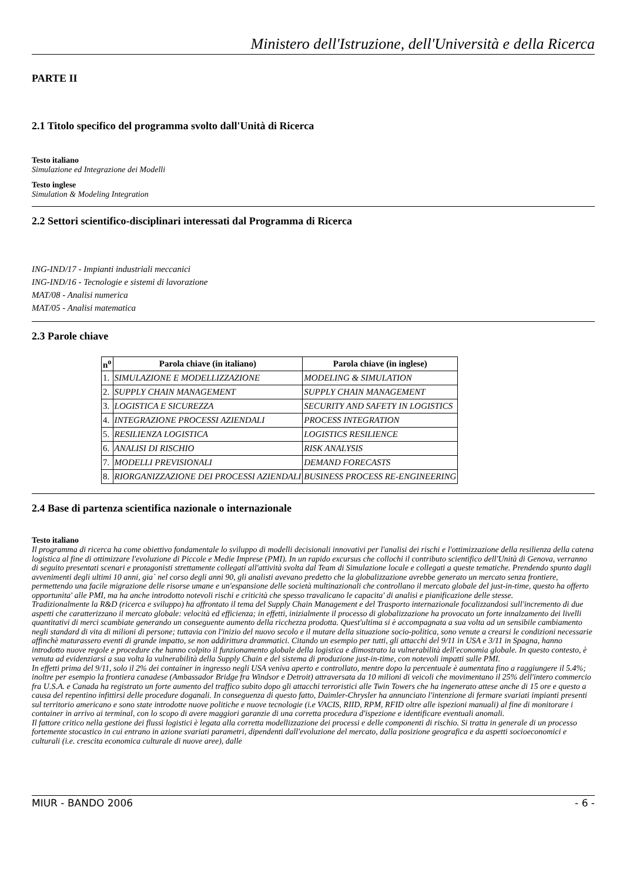Ministero dell'Istruzione, dell'Università e della Ricerca
PARTE II
2.1 Titolo specifico del programma svolto dall'Unità di Ricerca
Testo italiano
Simulazione ed Integrazione dei Modelli
Testo inglese
Simulation & Modeling Integration
2.2 Settori scientifico-disciplinari interessati dal Programma di Ricerca
ING-IND/17 - Impianti industriali meccanici
ING-IND/16 - Tecnologie e sistemi di lavorazione
MAT/08 - Analisi numerica
MAT/05 - Analisi matematica
2.3 Parole chiave
| n<sup>o</sup> | Parola chiave (in italiano) | Parola chiave (in inglese) |
| --- | --- | --- |
| 1. | SIMULAZIONE E MODELLIZZAZIONE | MODELING & SIMULATION |
| 2. | SUPPLY CHAIN MANAGEMENT | SUPPLY CHAIN MANAGEMENT |
| 3. | LOGISTICA E SICUREZZA | SECURITY AND SAFETY IN LOGISTICS |
| 4. | INTEGRAZIONE PROCESSI AZIENDALI | PROCESS INTEGRATION |
| 5. | RESILIENZA LOGISTICA | LOGISTICS RESILIENCE |
| 6. | ANALISI DI RISCHIO | RISK ANALYSIS |
| 7. | MODELLI PREVISIONALI | DEMAND FORECASTS |
| 8. | RIORGANIZZAZIONE DEI PROCESSI AZIENDALI | BUSINESS PROCESS RE-ENGINEERING |
2.4 Base di partenza scientifica nazionale o internazionale
Testo italiano
Il programma di ricerca ha come obiettivo fondamentale lo sviluppo di modelli decisionali innovativi per l'analisi dei rischi e l'ottimizzazione della resilienza della catena logistica al fine di ottimizzare l'evoluzione di Piccole e Medie Imprese (PMI). In un rapido excursus che collochi il contributo scientifico dell'Unità di Genova, verranno di seguito presentati scenari e protagonisti strettamente collegati all'attività svolta dal Team di Simulazione locale e collegati a queste tematiche. Prendendo spunto dagli avvenimenti degli ultimi 10 anni, gia` nel corso degli anni 90, gli analisti avevano predetto che la globalizzazione avrebbe generato un mercato senza frontiere, permettendo una facile migrazione delle risorse umane e un'espansione delle società multinazionali che controllano il mercato globale del just-in-time, questo ha offerto opportunita' alle PMI, ma ha anche introdotto notevoli rischi e criticità che spesso travalicano le capacita' di analisi e pianificazione delle stesse.
Tradizionalmente la R&D (ricerca e sviluppo) ha affrontato il tema del Supply Chain Management e del Trasporto internazionale focalizzandosi sull'incremento di due aspetti che caratterizzano il mercato globale: velocità ed efficienza; in effetti, inizialmente il processo di globalizzazione ha provocato un forte innalzamento dei livelli quantitativi di merci scambiate generando un conseguente aumento della ricchezza prodotta. Quest'ultima si è accompagnata a sua volta ad un sensibile cambiamento negli standard di vita di milioni di persone; tuttavia con l'inizio del nuovo secolo e il mutare della situazione socio-politica, sono venute a crearsi le condizioni necessarie affinchè maturassero eventi di grande impatto, se non addirittura drammatici. Citando un esempio per tutti, gli attacchi del 9/11 in USA e 3/11 in Spagna, hanno introdotto nuove regole e procedure che hanno colpito il funzionamento globale della logistica e dimostrato la vulnerabilità dell'economia globale. In questo contesto, è venuta ad evidenziarsi a sua volta la vulnerabilità della Supply Chain e del sistema di produzione just-in-time, con notevoli impatti sulle PMI.
In effetti prima del 9/11, solo il 2% dei container in ingresso negli USA veniva aperto e controllato, mentre dopo la percentuale è aumentata fino a raggiungere il 5.4%; inoltre per esempio la frontiera canadese (Ambassador Bridge fra Windsor e Detroit) attraversata da 10 milioni di veicoli che movimentano il 25% dell'intero commercio fra U.S.A. e Canada ha registrato un forte aumento del traffico subito dopo gli attacchi terroristici alle Twin Towers che ha ingenerato attese anche di 15 ore e questo a causa del repentino infittirsi delle procedure doganali. In conseguenza di questo fatto, Daimler-Chrysler ha annunciato l'intenzione di fermare svariati impianti presenti sul territorio americano e sono state introdotte nuove politiche e nuove tecnologie (i.e VACIS, RIID, RPM, RFID oltre alle ispezioni manuali) al fine di monitorare i container in arrivo ai terminal, con lo scopo di avere maggiori garanzie di una corretta procedura d'ispezione e identificare eventuali anomali.
Il fattore critico nella gestione dei flussi logistici è legata alla corretta modellizzazione dei processi e delle componenti di rischio. Si tratta in generale di un processo fortemente stocastico in cui entrano in azione svariati parametri, dipendenti dall'evoluzione del mercato, dalla posizione geografica e da aspetti socioeconomici e culturali (i.e. crescita economica culturale di nuove aree), dalle
MIUR - BANDO 2006 - 6 -